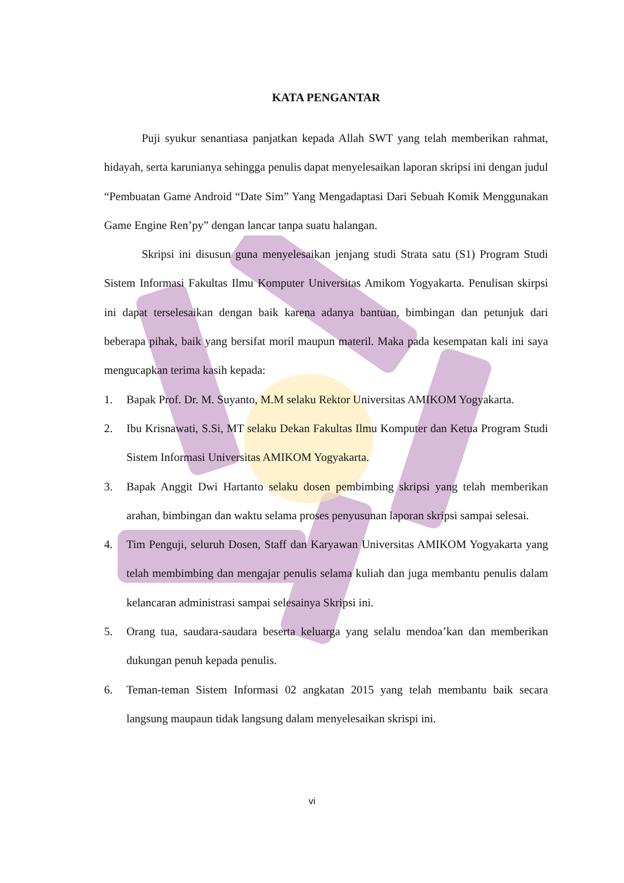KATA PENGANTAR
Puji syukur senantiasa panjatkan kepada Allah SWT yang telah memberikan rahmat, hidayah, serta karunianya sehingga penulis dapat menyelesaikan laporan skripsi ini dengan judul “Pembuatan Game Android “Date Sim” Yang Mengadaptasi Dari Sebuah Komik Menggunakan Game Engine Ren’py” dengan lancar tanpa suatu halangan.
Skripsi ini disusun guna menyelesaikan jenjang studi Strata satu (S1) Program Studi Sistem Informasi Fakultas Ilmu Komputer Universitas Amikom Yogyakarta. Penulisan skirpsi ini dapat terselesaikan dengan baik karena adanya bantuan, bimbingan dan petunjuk dari beberapa pihak, baik yang bersifat moril maupun materil. Maka pada kesempatan kali ini saya mengucapkan terima kasih kepada:
1. Bapak Prof. Dr. M. Suyanto, M.M selaku Rektor Universitas AMIKOM Yogyakarta.
2. Ibu Krisnawati, S.Si, MT selaku Dekan Fakultas Ilmu Komputer dan Ketua Program Studi Sistem Informasi Universitas AMIKOM Yogyakarta.
3. Bapak Anggit Dwi Hartanto selaku dosen pembimbing skripsi yang telah memberikan arahan, bimbingan dan waktu selama proses penyusunan laporan skripsi sampai selesai.
4. Tim Penguji, seluruh Dosen, Staff dan Karyawan Universitas AMIKOM Yogyakarta yang telah membimbing dan mengajar penulis selama kuliah dan juga membantu penulis dalam kelancaran administrasi sampai selesainya Skripsi ini.
5. Orang tua, saudara-saudara beserta keluarga yang selalu mendoa’kan dan memberikan dukungan penuh kepada penulis.
6. Teman-teman Sistem Informasi 02 angkatan 2015 yang telah membantu baik secara langsung maupaun tidak langsung dalam menyelesaikan skrispi ini.
vi